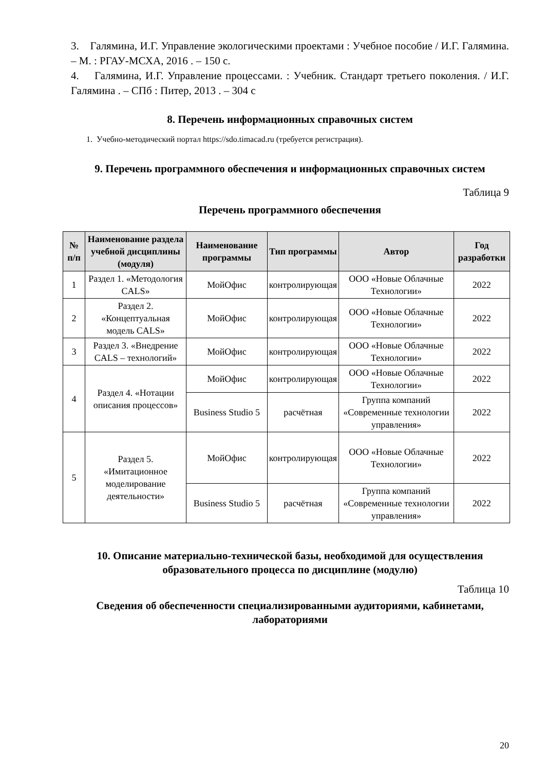3. Галямина, И.Г. Управление экологическими проектами : Учебное пособие / И.Г. Галямина. – М. : РГАУ-МСХА, 2016 . – 150 с.
4. Галямина, И.Г. Управление процессами. : Учебник. Стандарт третьего поколения. / И.Г. Галямина . – СПб : Питер, 2013 . – 304 с
8. Перечень информационных справочных систем
1. Учебно-методический портал https://sdo.timacad.ru (требуется регистрация).
9. Перечень программного обеспечения и информационных справочных систем
Таблица 9
Перечень программного обеспечения
| № п/п | Наименование раздела учебной дисциплины (модуля) | Наименование программы | Тип программы | Автор | Год разработки |
| --- | --- | --- | --- | --- | --- |
| 1 | Раздел 1. «Методология CALS» | МойОфис | контролирующая | ООО «Новые Облачные Технологии» | 2022 |
| 2 | Раздел 2. «Концептуальная модель CALS» | МойОфис | контролирующая | ООО «Новые Облачные Технологии» | 2022 |
| 3 | Раздел 3. «Внедрение CALS – технологий» | МойОфис | контролирующая | ООО «Новые Облачные Технологии» | 2022 |
| 4 | Раздел 4. «Нотации описания процессов» | МойОфис | контролирующая | ООО «Новые Облачные Технологии» | 2022 |
| | | Business Studio 5 | расчётная | Группа компаний «Современные технологии управления» | 2022 |
| 5 | Раздел 5. «Имитационное моделирование деятельности» | МойОфис | контролирующая | ООО «Новые Облачные Технологии» | 2022 |
| | | Business Studio 5 | расчётная | Группа компаний «Современные технологии управления» | 2022 |
10. Описание материально-технической базы, необходимой для осуществления образовательного процесса по дисциплине (модулю)
Таблица 10
Сведения об обеспеченности специализированными аудиториями, кабинетами, лабораториями
20